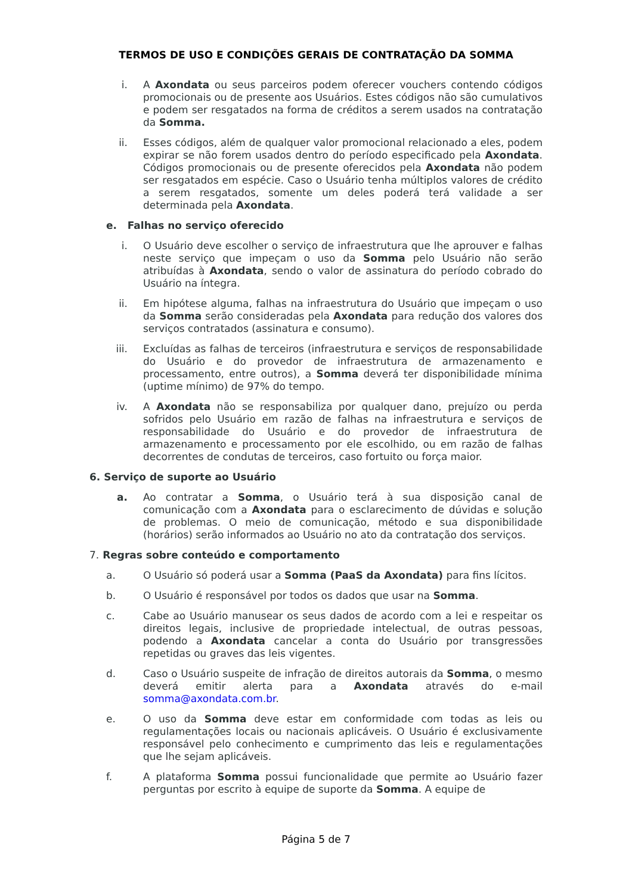TERMOS DE USO E CONDIÇÕES GERAIS DE CONTRATAÇÃO DA SOMMA
i. A Axondata ou seus parceiros podem oferecer vouchers contendo códigos promocionais ou de presente aos Usuários. Estes códigos não são cumulativos e podem ser resgatados na forma de créditos a serem usados na contratação da Somma.
ii. Esses códigos, além de qualquer valor promocional relacionado a eles, podem expirar se não forem usados dentro do período especificado pela Axondata. Códigos promocionais ou de presente oferecidos pela Axondata não podem ser resgatados em espécie. Caso o Usuário tenha múltiplos valores de crédito a serem resgatados, somente um deles poderá terá validade a ser determinada pela Axondata.
e. Falhas no serviço oferecido
i. O Usuário deve escolher o serviço de infraestrutura que lhe aprouver e falhas neste serviço que impeçam o uso da Somma pelo Usuário não serão atribuídas à Axondata, sendo o valor de assinatura do período cobrado do Usuário na íntegra.
ii. Em hipótese alguma, falhas na infraestrutura do Usuário que impeçam o uso da Somma serão consideradas pela Axondata para redução dos valores dos serviços contratados (assinatura e consumo).
iii. Excluídas as falhas de terceiros (infraestrutura e serviços de responsabilidade do Usuário e do provedor de infraestrutura de armazenamento e processamento, entre outros), a Somma deverá ter disponibilidade mínima (uptime mínimo) de 97% do tempo.
iv. A Axondata não se responsabiliza por qualquer dano, prejuízo ou perda sofridos pelo Usuário em razão de falhas na infraestrutura e serviços de responsabilidade do Usuário e do provedor de infraestrutura de armazenamento e processamento por ele escolhido, ou em razão de falhas decorrentes de condutas de terceiros, caso fortuito ou força maior.
6. Serviço de suporte ao Usuário
a. Ao contratar a Somma, o Usuário terá à sua disposição canal de comunicação com a Axondata para o esclarecimento de dúvidas e solução de problemas. O meio de comunicação, método e sua disponibilidade (horários) serão informados ao Usuário no ato da contratação dos serviços.
7. Regras sobre conteúdo e comportamento
a. O Usuário só poderá usar a Somma (PaaS da Axondata) para fins lícitos.
b. O Usuário é responsável por todos os dados que usar na Somma.
c. Cabe ao Usuário manusear os seus dados de acordo com a lei e respeitar os direitos legais, inclusive de propriedade intelectual, de outras pessoas, podendo a Axondata cancelar a conta do Usuário por transgressões repetidas ou graves das leis vigentes.
d. Caso o Usuário suspeite de infração de direitos autorais da Somma, o mesmo deverá emitir alerta para a Axondata através do e-mail somma@axondata.com.br.
e. O uso da Somma deve estar em conformidade com todas as leis ou regulamentações locais ou nacionais aplicáveis. O Usuário é exclusivamente responsável pelo conhecimento e cumprimento das leis e regulamentações que lhe sejam aplicáveis.
f. A plataforma Somma possui funcionalidade que permite ao Usuário fazer perguntas por escrito à equipe de suporte da Somma. A equipe de
Página 5 de 7